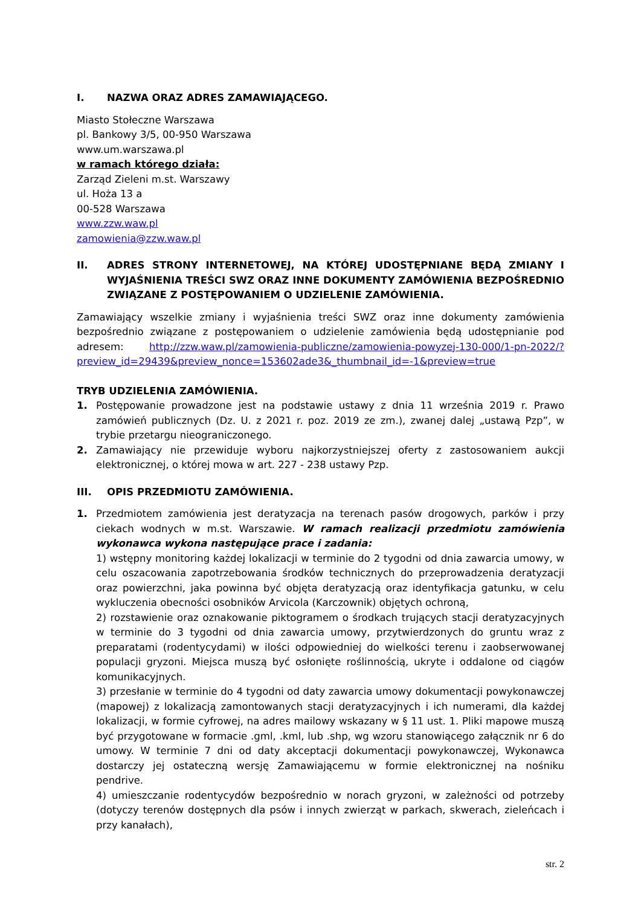I. NAZWA ORAZ ADRES ZAMAWIAJĄCEGO.
Miasto Stołeczne Warszawa
pl. Bankowy 3/5, 00-950 Warszawa
www.um.warszawa.pl
w ramach którego działa:
Zarząd Zieleni m.st. Warszawy
ul. Hoża 13 a
00-528 Warszawa
www.zzw.waw.pl
zamowienia@zzw.waw.pl
II. ADRES STRONY INTERNETOWEJ, NA KTÓREJ UDOSTĘPNIANE BĘDĄ ZMIANY I WYJAŚNIENIA TREŚCI SWZ ORAZ INNE DOKUMENTY ZAMÓWIENIA BEZPOŚREDNIO ZWIĄZANE Z POSTĘPOWANIEM O UDZIELENIE ZAMÓWIENIA.
Zamawiający wszelkie zmiany i wyjaśnienia treści SWZ oraz inne dokumenty zamówienia bezpośrednio związane z postępowaniem o udzielenie zamówienia będą udostępnianie pod adresem: http://zzw.waw.pl/zamowienia-publiczne/zamowienia-powyzej-130-000/1-pn-2022/?preview_id=29439&preview_nonce=153602ade3&_thumbnail_id=-1&preview=true
TRYB UDZIELENIA ZAMÓWIENIA.
1. Postępowanie prowadzone jest na podstawie ustawy z dnia 11 września 2019 r. Prawo zamówień publicznych (Dz. U. z 2021 r. poz. 2019 ze zm.), zwanej dalej „ustawą Pzp”, w trybie przetargu nieograniczonego.
2. Zamawiający nie przewiduje wyboru najkorzystniejszej oferty z zastosowaniem aukcji elektronicznej, o której mowa w art. 227 - 238 ustawy Pzp.
III. OPIS PRZEDMIOTU ZAMÓWIENIA.
1. Przedmiotem zamówienia jest deratyzacja na terenach pasów drogowych, parków i przy ciekach wodnych w m.st. Warszawie. W ramach realizacji przedmiotu zamówienia wykonawca wykona następujące prace i zadania:
1) wstępny monitoring każdej lokalizacji w terminie do 2 tygodni od dnia zawarcia umowy, w celu oszacowania zapotrzebowania środków technicznych do przeprowadzenia deratyzacji oraz powierzchni, jaka powinna być objęta deratyzacją oraz identyfikacja gatunku, w celu wykluczenia obecności osobników Arvicola (Karczownik) objętych ochroną,
2) rozstawienie oraz oznakowanie piktogramem o środkach trujących stacji deratyzacyjnych w terminie do 3 tygodni od dnia zawarcia umowy, przytwierdzonych do gruntu wraz z preparatami (rodentycydami) w ilości odpowiedniej do wielkości terenu i zaobserwowanej populacji gryzoni. Miejsca muszą być osłonięte roślinnością, ukryte i oddalone od ciągów komunikacyjnych.
3) przesłanie w terminie do 4 tygodni od daty zawarcia umowy dokumentacji powykonawczej (mapowej) z lokalizacją zamontowanych stacji deratyzacyjnych i ich numerami, dla każdej lokalizacji, w formie cyfrowej, na adres mailowy wskazany w § 11 ust. 1. Pliki mapowe muszą być przygotowane w formacie .gml, .kml, lub .shp, wg wzoru stanowiącego załącznik nr 6 do umowy. W terminie 7 dni od daty akceptacji dokumentacji powykonawczej, Wykonawca dostarczy jej ostateczną wersję Zamawiającemu w formie elektronicznej na nośniku pendrive.
4) umieszczanie rodentycydów bezpośrednio w norach gryzoni, w zależności od potrzeby (dotyczy terenów dostępnych dla psów i innych zwierząt w parkach, skwerach, zieleńcach i przy kanałach),
str. 2